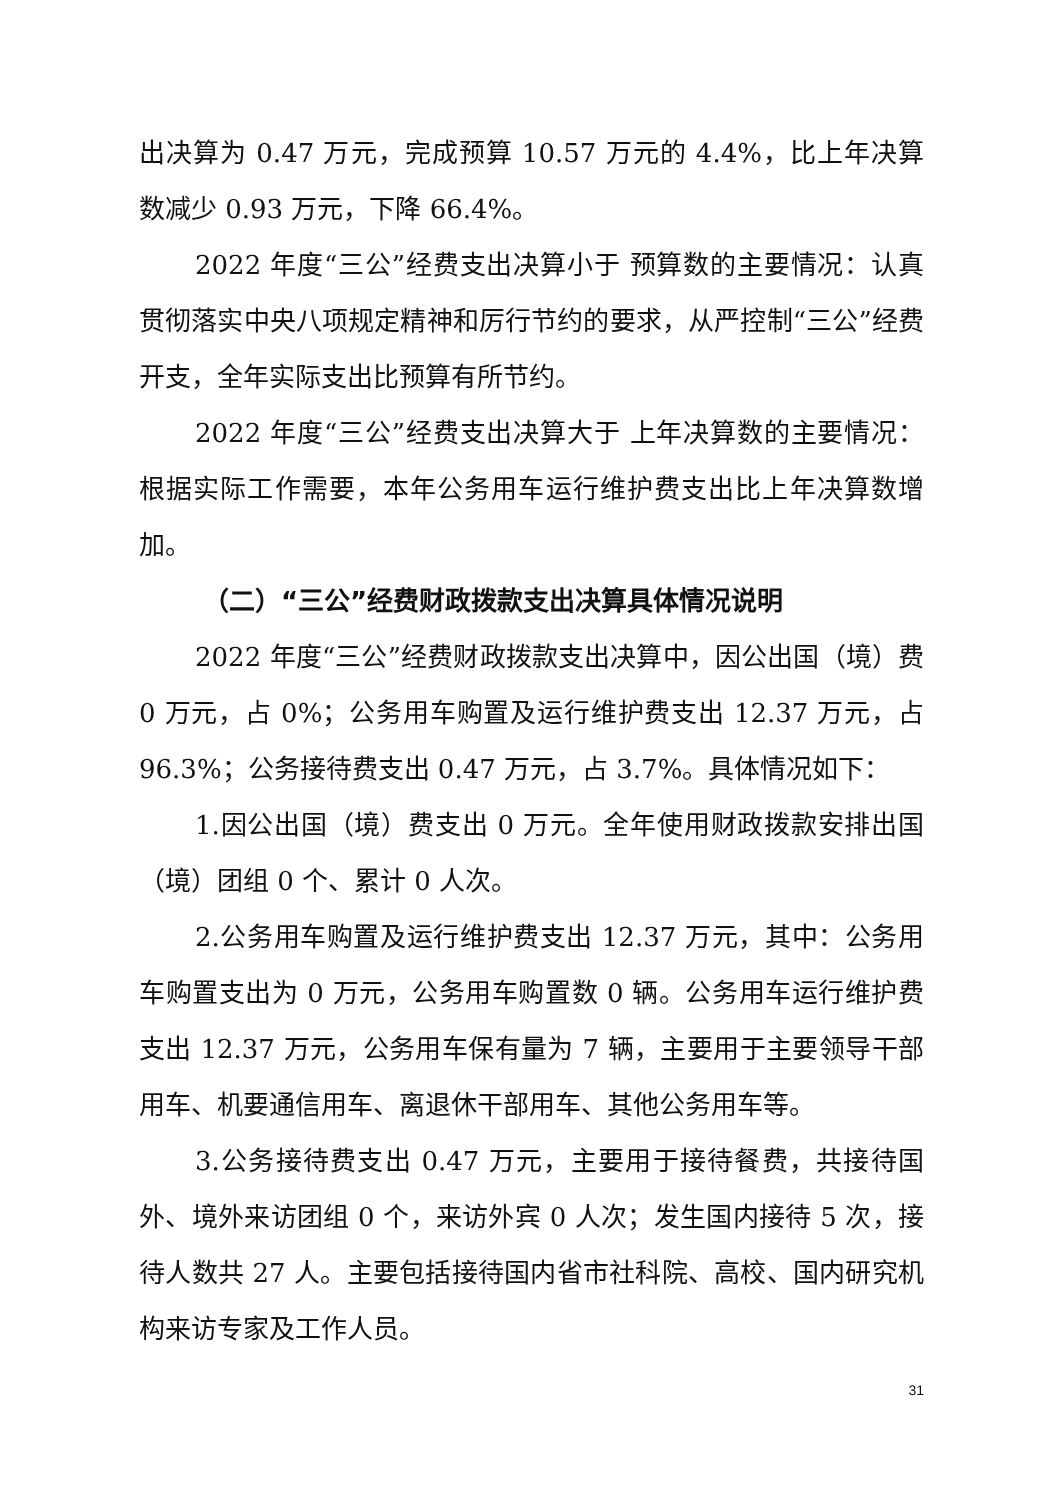出决算为 0.47 万元，完成预算 10.57 万元的 4.4%，比上年决算数减少 0.93 万元，下降 66.4%。
2022 年度“三公”经费支出决算小于 预算数的主要情况：认真贯彻落实中央八项规定精神和厉行节约的要求，从严控制“三公”经费开支，全年实际支出比预算有所节约。
2022 年度“三公”经费支出决算大于 上年决算数的主要情况：根据实际工作需要，本年公务用车运行维护费支出比上年决算数增加。
（二）“三公”经费财政拨款支出决算具体情况说明
2022 年度“三公”经费财政拨款支出决算中，因公出国（境）费 0 万元，占 0%；公务用车购置及运行维护费支出 12.37 万元，占 96.3%；公务接待费支出 0.47 万元，占 3.7%。具体情况如下：
1.因公出国（境）费支出 0 万元。全年使用财政拨款安排出国（境）团组 0 个、累计 0 人次。
2.公务用车购置及运行维护费支出 12.37 万元，其中：公务用车购置支出为 0 万元，公务用车购置数 0 辆。公务用车运行维护费支出 12.37 万元，公务用车保有量为 7 辆，主要用于主要领导干部用车、机要通信用车、离退休干部用车、其他公务用车等。
3.公务接待费支出 0.47 万元，主要用于接待餐费，共接待国外、境外来访团组 0 个，来访外宾 0 人次；发生国内接待 5 次，接待人数共 27 人。主要包括接待国内省市社科院、高校、国内研究机构来访专家及工作人员。
31